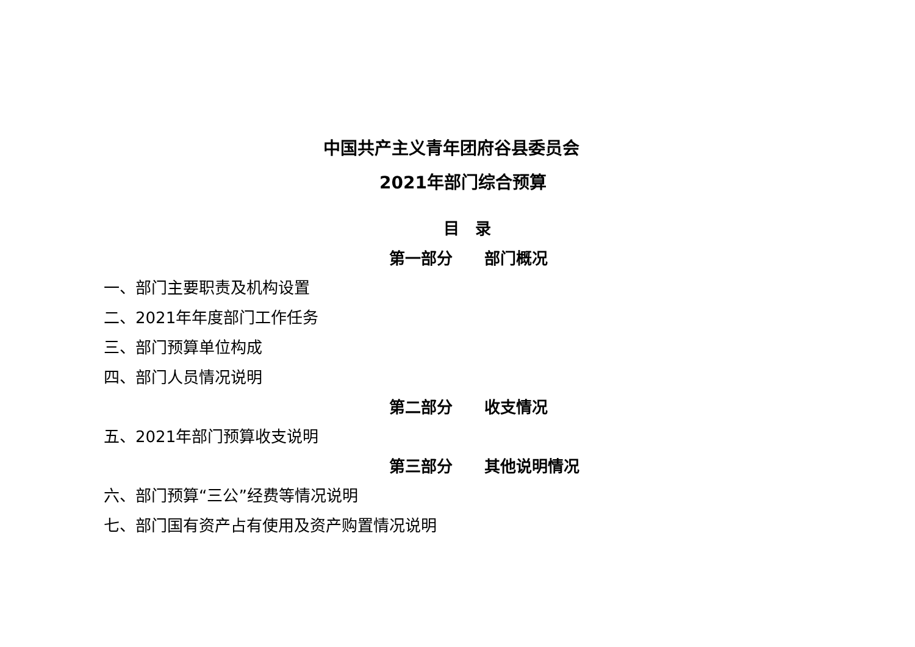中国共产主义青年团府谷县委员会
2021年部门综合预算
目　录
第一部分　　部门概况
一、部门主要职责及机构设置
二、2021年年度部门工作任务
三、部门预算单位构成
四、部门人员情况说明
第二部分　　收支情况
五、2021年部门预算收支说明
第三部分　　其他说明情况
六、部门预算“三公”经费等情况说明
七、部门国有资产占有使用及资产购置情况说明